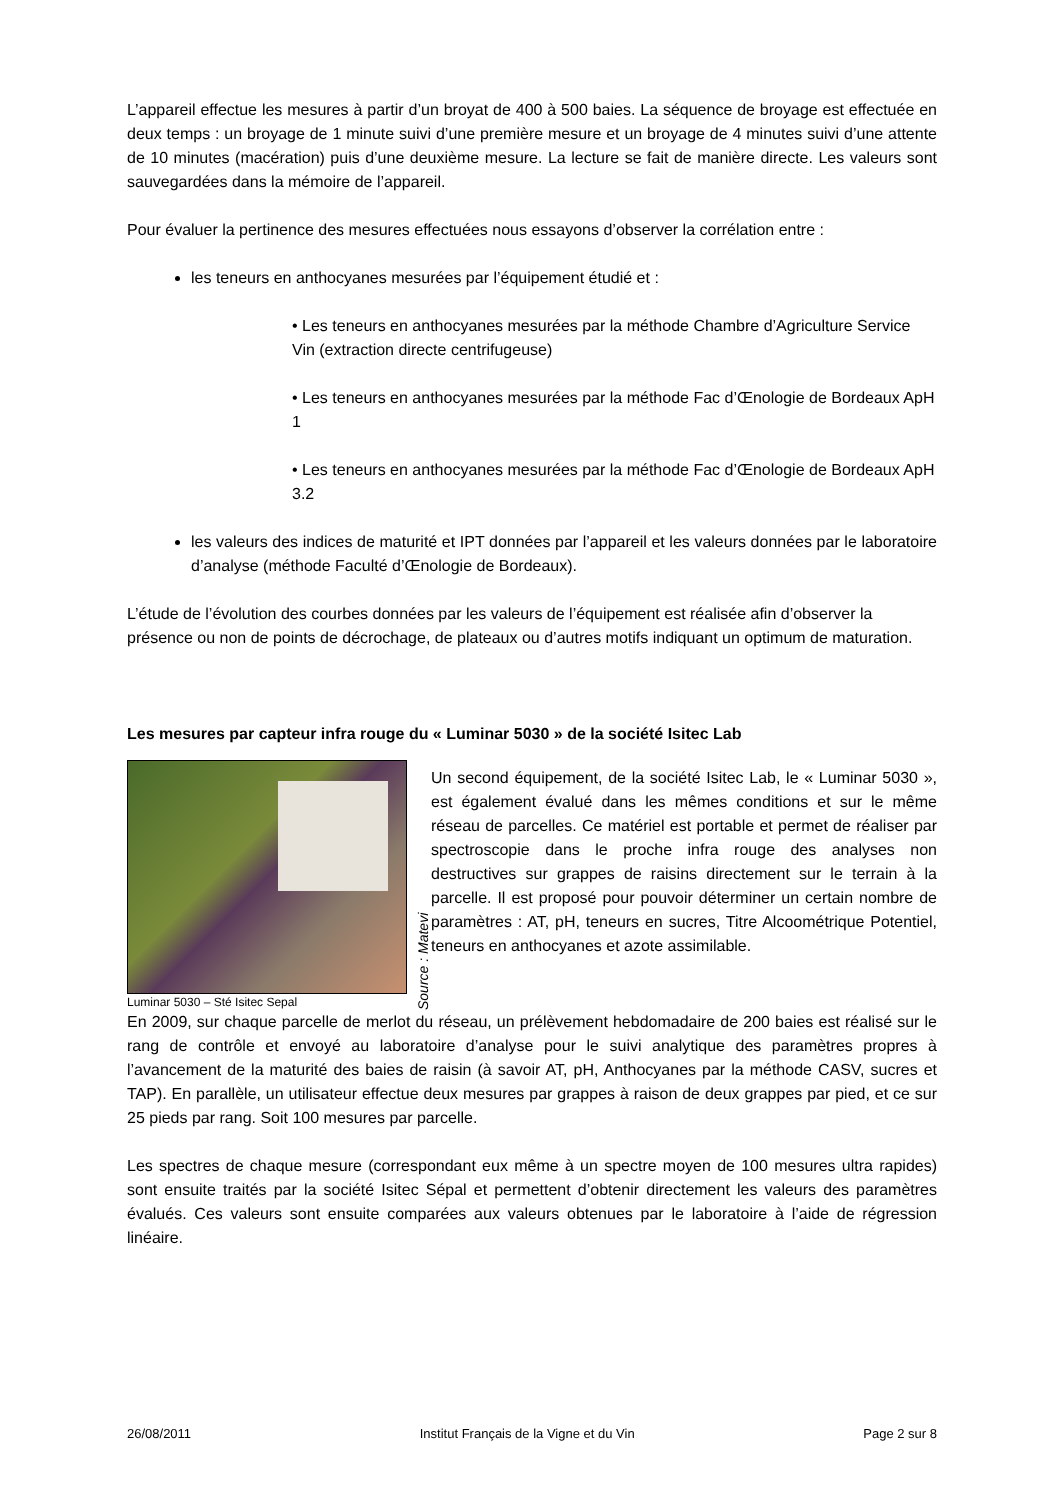L’appareil effectue les mesures à partir d’un broyat de 400 à 500 baies. La séquence de broyage est effectuée en deux temps : un broyage de 1 minute suivi d’une première mesure et un broyage de 4 minutes suivi d’une attente de 10 minutes (macération) puis d’une deuxième mesure. La lecture se fait de manière directe. Les valeurs sont sauvegardées dans la mémoire de l’appareil.
Pour évaluer la pertinence des mesures effectuées nous essayons d’observer la corrélation entre :
les teneurs en anthocyanes mesurées par l’équipement étudié et :
• Les teneurs en anthocyanes mesurées par la méthode Chambre d’Agriculture Service Vin (extraction directe centrifugeuse)
• Les teneurs en anthocyanes mesurées par la méthode Fac d’Œnologie de Bordeaux ApH 1
• Les teneurs en anthocyanes mesurées par la méthode Fac d’Œnologie de Bordeaux ApH 3.2
les valeurs des indices de maturité et IPT données par l’appareil et les valeurs données par le laboratoire d’analyse (méthode Faculté d’Œnologie de Bordeaux).
L’étude de l’évolution des courbes données par les valeurs de l’équipement est réalisée afin d’observer la présence ou non de points de décrochage, de plateaux ou d’autres motifs indiquant un optimum de maturation.
Les mesures par capteur infra rouge du « Luminar 5030 » de la société Isitec Lab
Luminar 5030 – Sté Isitec Sepal
Source : Matevi
Un second équipement, de la société Isitec Lab, le « Luminar 5030 », est également évalué dans les mêmes conditions et sur le même réseau de parcelles. Ce matériel est portable et permet de réaliser par spectroscopie dans le proche infra rouge des analyses non destructives sur grappes de raisins directement sur le terrain à la parcelle. Il est proposé pour pouvoir déterminer un certain nombre de paramètres : AT, pH, teneurs en sucres, Titre Alcoométrique Potentiel, teneurs en anthocyanes et azote assimilable.
En 2009, sur chaque parcelle de merlot du réseau, un prélèvement hebdomadaire de 200 baies est réalisé sur le rang de contrôle et envoyé au laboratoire d’analyse pour le suivi analytique des paramètres propres à l’avancement de la maturité des baies de raisin (à savoir AT, pH, Anthocyanes par la méthode CASV, sucres et TAP). En parallèle, un utilisateur effectue deux mesures par grappes à raison de deux grappes par pied, et ce sur 25 pieds par rang. Soit 100 mesures par parcelle.
Les spectres de chaque mesure (correspondant eux même à un spectre moyen de 100 mesures ultra rapides) sont ensuite traités par la société Isitec Sépal et permettent d’obtenir directement les valeurs des paramètres évalués. Ces valeurs sont ensuite comparées aux valeurs obtenues par le laboratoire à l’aide de régression linéaire.
26/08/2011 Institut Français de la Vigne et du Vin Page 2 sur 8